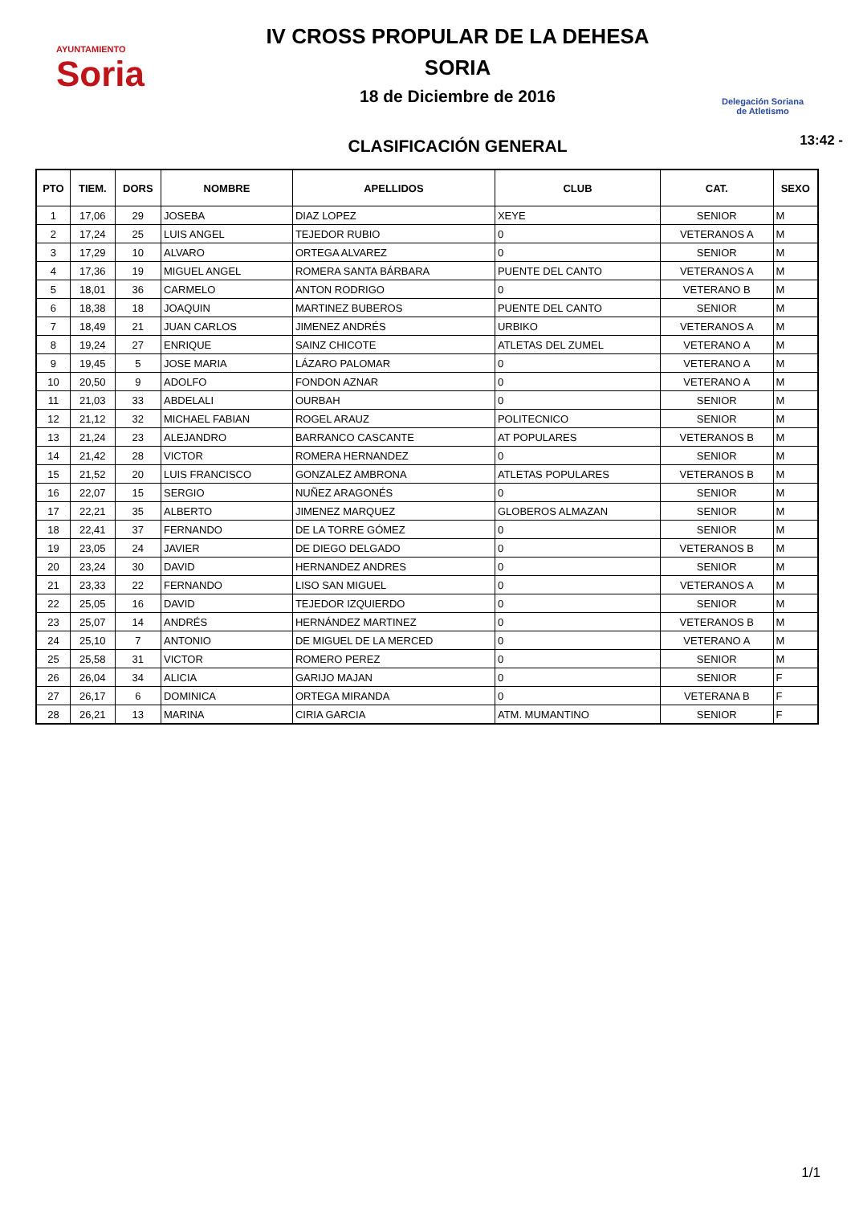AYUNTAMIENTO
Soria
IV CROSS PROPULAR DE LA DEHESA
SORIA
18 de Diciembre de 2016
CLASIFICACIÓN GENERAL
Delegación Soriana
de Atletismo
13:42 -
| PTO | TIEM. | DORS | NOMBRE | APELLIDOS | CLUB | CAT. | SEXO |
| --- | --- | --- | --- | --- | --- | --- | --- |
| 1 | 17,06 | 29 | JOSEBA | DIAZ LOPEZ | XEYE | SENIOR | M |
| 2 | 17,24 | 25 | LUIS ANGEL | TEJEDOR RUBIO | 0 | VETERANOS A | M |
| 3 | 17,29 | 10 | ALVARO | ORTEGA ALVAREZ | 0 | SENIOR | M |
| 4 | 17,36 | 19 | MIGUEL ANGEL | ROMERA SANTA BÁRBARA | PUENTE DEL CANTO | VETERANOS A | M |
| 5 | 18,01 | 36 | CARMELO | ANTON RODRIGO | 0 | VETERANO B | M |
| 6 | 18,38 | 18 | JOAQUIN | MARTINEZ BUBEROS | PUENTE DEL CANTO | SENIOR | M |
| 7 | 18,49 | 21 | JUAN CARLOS | JIMENEZ ANDRÉS | URBIKO | VETERANOS A | M |
| 8 | 19,24 | 27 | ENRIQUE | SAINZ CHICOTE | ATLETAS DEL ZUMEL | VETERANO A | M |
| 9 | 19,45 | 5 | JOSE MARIA | LÁZARO PALOMAR | 0 | VETERANO A | M |
| 10 | 20,50 | 9 | ADOLFO | FONDON AZNAR | 0 | VETERANO A | M |
| 11 | 21,03 | 33 | ABDELALI | OURBAH | 0 | SENIOR | M |
| 12 | 21,12 | 32 | MICHAEL FABIAN | ROGEL ARAUZ | POLITECNICO | SENIOR | M |
| 13 | 21,24 | 23 | ALEJANDRO | BARRANCO CASCANTE | AT POPULARES | VETERANOS B | M |
| 14 | 21,42 | 28 | VICTOR | ROMERA HERNANDEZ | 0 | SENIOR | M |
| 15 | 21,52 | 20 | LUIS FRANCISCO | GONZALEZ AMBRONA | ATLETAS POPULARES | VETERANOS B | M |
| 16 | 22,07 | 15 | SERGIO | NUÑEZ ARAGONÉS | 0 | SENIOR | M |
| 17 | 22,21 | 35 | ALBERTO | JIMENEZ MARQUEZ | GLOBEROS ALMAZAN | SENIOR | M |
| 18 | 22,41 | 37 | FERNANDO | DE LA TORRE GÓMEZ | 0 | SENIOR | M |
| 19 | 23,05 | 24 | JAVIER | DE DIEGO DELGADO | 0 | VETERANOS B | M |
| 20 | 23,24 | 30 | DAVID | HERNANDEZ ANDRES | 0 | SENIOR | M |
| 21 | 23,33 | 22 | FERNANDO | LISO SAN MIGUEL | 0 | VETERANOS A | M |
| 22 | 25,05 | 16 | DAVID | TEJEDOR IZQUIERDO | 0 | SENIOR | M |
| 23 | 25,07 | 14 | ANDRÉS | HERNÁNDEZ MARTINEZ | 0 | VETERANOS B | M |
| 24 | 25,10 | 7 | ANTONIO | DE MIGUEL DE LA MERCED | 0 | VETERANO A | M |
| 25 | 25,58 | 31 | VICTOR | ROMERO PEREZ | 0 | SENIOR | M |
| 26 | 26,04 | 34 | ALICIA | GARIJO MAJAN | 0 | SENIOR | F |
| 27 | 26,17 | 6 | DOMINICA | ORTEGA MIRANDA | 0 | VETERANA B | F |
| 28 | 26,21 | 13 | MARINA | CIRIA GARCIA | ATM. MUMANTINO | SENIOR | F |
1/1